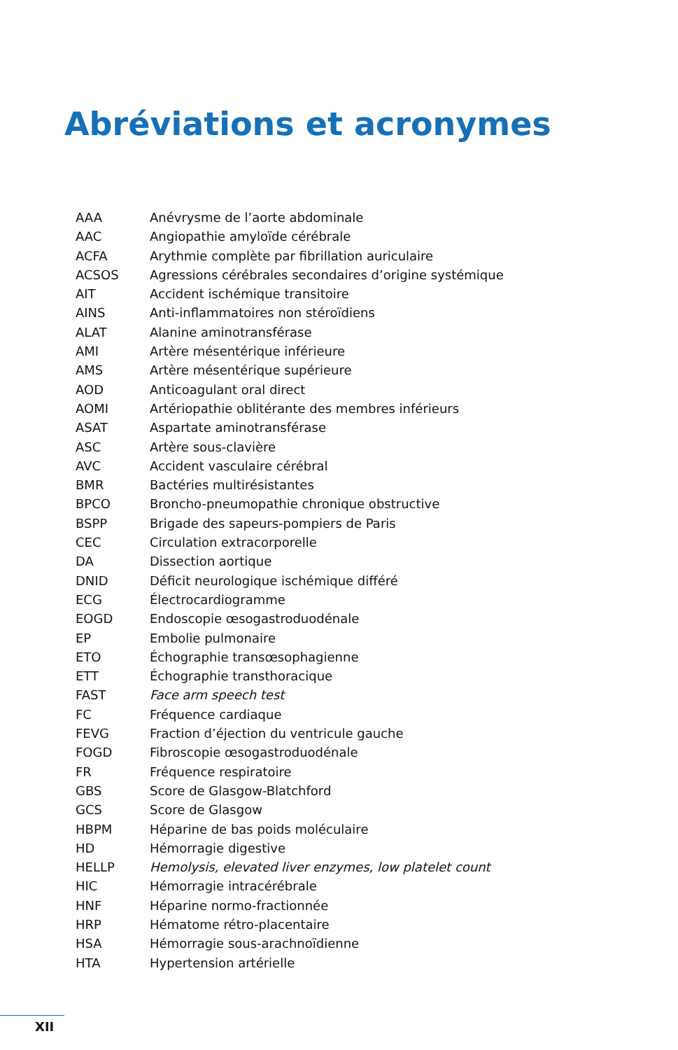Abréviations et acronymes
| AAA | Anévrysme de l’aorte abdominale |
| AAC | Angiopathie amyloïde cérébrale |
| ACFA | Arythmie complète par fibrillation auriculaire |
| ACSOS | Agressions cérébrales secondaires d’origine systémique |
| AIT | Accident ischémique transitoire |
| AINS | Anti-inflammatoires non stéroïdiens |
| ALAT | Alanine aminotransférase |
| AMI | Artère mésentérique inférieure |
| AMS | Artère mésentérique supérieure |
| AOD | Anticoagulant oral direct |
| AOMI | Artériopathie oblitérante des membres inférieurs |
| ASAT | Aspartate aminotransférase |
| ASC | Artère sous-clavière |
| AVC | Accident vasculaire cérébral |
| BMR | Bactéries multirésistantes |
| BPCO | Broncho-pneumopathie chronique obstructive |
| BSPP | Brigade des sapeurs-pompiers de Paris |
| CEC | Circulation extracorporelle |
| DA | Dissection aortique |
| DNID | Déficit neurologique ischémique différé |
| ECG | Électrocardiogramme |
| EOGD | Endoscopie œsogastroduodénale |
| EP | Embolie pulmonaire |
| ETO | Échographie transœsophagienne |
| ETT | Échographie transthoracique |
| FAST | Face arm speech test |
| FC | Fréquence cardiaque |
| FEVG | Fraction d’éjection du ventricule gauche |
| FOGD | Fibroscopie œsogastroduodénale |
| FR | Fréquence respiratoire |
| GBS | Score de Glasgow-Blatchford |
| GCS | Score de Glasgow |
| HBPM | Héparine de bas poids moléculaire |
| HD | Hémorragie digestive |
| HELLP | Hemolysis, elevated liver enzymes, low platelet count |
| HIC | Hémorragie intracérébrale |
| HNF | Héparine normo-fractionnée |
| HRP | Hématome rétro-placentaire |
| HSA | Hémorragie sous-arachnoïdienne |
| HTA | Hypertension artérielle |
XII